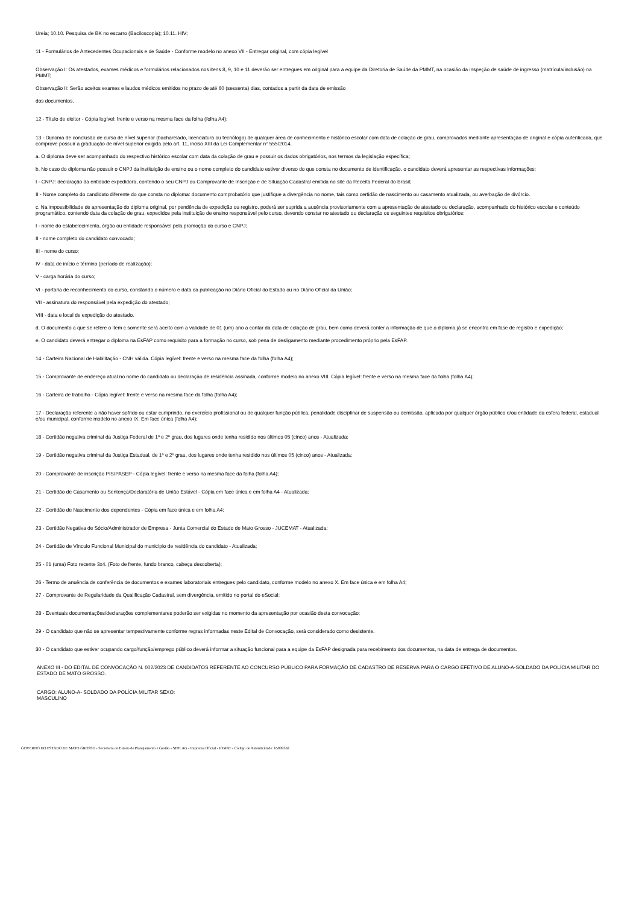Ureia; 10.10. Pesquisa de BK no escarro (Baciloscopia); 10.11. HIV;
11 - Formulários de Antecedentes Ocupacionais e de Saúde - Conforme modelo no anexo VII - Entregar original, com cópia legível
Observação I: Os atestados, exames médicos e formulários relacionados nos itens 8, 9, 10 e 11 deverão ser entregues em original para a equipe da Diretoria de Saúde da PMMT, na ocasião da inspeção de saúde de ingresso (matrícula/inclusão) na PMMT;
Observação II: Serão aceitos exames e laudos médicos emitidos no prazo de até 60 (sessenta) dias, contados a partir da data de emissão
dos documentos.
12 - Título de eleitor - Cópia legível: frente e verso na mesma face da folha (folha A4);
13 - Diploma de conclusão de curso de nível superior (bacharelado, licenciatura ou tecnólogo) de qualquer área de conhecimento e histórico escolar com data de colação de grau, comprovados mediante apresentação de original e cópia autenticada, que comprove possuir a graduação de nível superior exigida pelo art. 11, inciso XIII da Lei Complementar n° 555/2014.
a. O diploma deve ser acompanhado do respectivo histórico escolar com data da colação de grau e possuir os dados obrigatórios, nos termos da legislação específica;
b. No caso do diploma não possuir o CNPJ da instituição de ensino ou o nome completo do candidato estiver diverso do que consta no documento de identificação, o candidato deverá apresentar as respectivas informações:
I - CNPJ: declaração da entidade expedidora, contendo o seu CNPJ ou Comprovante de Inscrição e de Situação Cadastral emitida no site da Receita Federal do Brasil;
II - Nome completo do candidato diferente do que consta no diploma: documento comprobatório que justifique a divergência no nome, tais como certidão de nascimento ou casamento atualizada, ou averbação de divórcio.
c. Na impossibilidade de apresentação do diploma original, por pendência de expedição ou registro, poderá ser suprida a ausência provisoriamente com a apresentação de atestado ou declaração, acompanhado do histórico escolar e conteúdo programático, contendo data da colação de grau, expedidos pela instituição de ensino responsável pelo curso, devendo constar no atestado ou declaração os seguintes requisitos obrigatórios:
I - nome do estabelecimento, órgão ou entidade responsável pela promoção do curso e CNPJ;
II - nome completo do candidato convocado;
III - nome do curso;
IV - data de início e término (período de realização);
V - carga horária do curso;
VI - portaria de reconhecimento do curso, constando o número e data da publicação no Diário Oficial do Estado ou no Diário Oficial da União;
VII - assinatura do responsável pela expedição do atestado;
VIII - data e local de expedição do atestado.
d. O documento a que se refere o item c somente será aceito com a validade de 01 (um) ano a contar da data de colação de grau, bem como deverá conter a informação de que o diploma já se encontra em fase de registro e expedição;
e. O candidato deverá entregar o diploma na EsFAP como requisito para a formação no curso, sob pena de desligamento mediante procedimento próprio pela EsFAP.
14 - Carteira Nacional de Habilitação - CNH válida. Cópia legível: frente e verso na mesma face da folha (folha A4);
15 - Comprovante de endereço atual no nome do candidato ou declaração de residência assinada, conforme modelo no anexo VIII. Cópia legível: frente e verso na mesma face da folha (folha A4);
16 - Carteira de trabalho - Cópia legível: frente e verso na mesma face da folha (folha A4);
17 - Declaração referente a não haver sofrido ou estar cumprindo, no exercício profissional ou de qualquer função pública, penalidade disciplinar de suspensão ou demissão, aplicada por qualquer órgão público e/ou entidade da esfera federal, estadual e/ou municipal, conforme modelo no anexo IX. Em face única (folha A4);
18 - Certidão negativa criminal da Justiça Federal de 1º e 2º grau, dos lugares onde tenha residido nos últimos 05 (cinco) anos - Atualizada;
19 - Certidão negativa criminal da Justiça Estadual, de 1º e 2º grau, dos lugares onde tenha residido nos últimos 05 (cinco) anos - Atualizada;
20 - Comprovante de inscrição PIS/PASEP - Cópia legível: frente e verso na mesma face da folha (folha A4);
21 - Certidão de Casamento ou Sentença/Declaratória de União Estável - Cópia em face única e em folha A4 - Atualizada;
22 - Certidão de Nascimento dos dependentes - Cópia em face única e em folha A4;
23 - Certidão Negativa de Sócio/Administrador de Empresa - Junta Comercial do Estado de Mato Grosso - JUCEMAT - Atualizada;
24 - Certidão de Vínculo Funcional Municipal do município de residência do candidato - Atualizada;
25 - 01 (uma) Foto recente 3x4. (Foto de frente, fundo branco, cabeça descoberta);
26 - Termo de anuência de conferência de documentos e exames laboratoriais entregues pelo candidato, conforme modelo no anexo X. Em face única e em folha A4;
27 - Comprovante de Regularidade da Qualificação Cadastral, sem divergência, emitido no portal do eSocial;
28 - Eventuais documentações/declarações complementares poderão ser exigidas no momento da apresentação por ocasião desta convocação;
29 - O candidato que não se apresentar tempestivamente conforme regras informadas neste Edital de Convocação, será considerado como desistente.
30 - O candidato que estiver ocupando cargo/função/emprego público deverá informar a situação funcional para a equipe da EsFAP designada para recebimento dos documentos, na data de entrega de documentos.
ANEXO III - DO EDITAL DE CONVOCAÇÃO N. 002/2023 DE CANDIDATOS REFERENTE AO CONCURSO PÚBLICO PARA FORMAÇÃO DE CADASTRO DE RESERVA PARA O CARGO EFETIVO DE ALUNO-A-SOLDADO DA POLÍCIA MILITAR DO ESTADO DE MATO GROSSO.
CARGO: ALUNO-A- SOLDADO DA POLÍCIA MILITAR SEXO:
MASCULINO
GOVERNO DO ESTADO DE MATO GROSSO - Secretaria de Estado de Planejamento e Gestão - SEPLAG - Imprensa Oficial - IOMAT - Código de Autenticidade: b50993dd